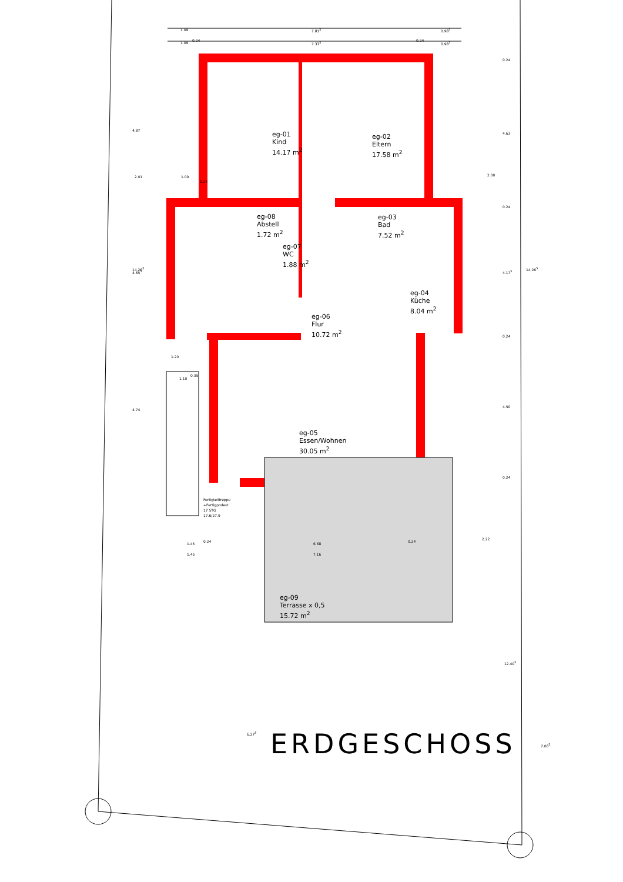eg-01
Kind
14.17 m<sup>2</sup>
eg-02
Eltern
17.58 m<sup>2</sup>
eg-08
Abstell
1.72 m<sup>2</sup>
eg-03
Bad
7.52 m<sup>2</sup>
eg-07
WC
1.88 m<sup>2</sup>
eg-04
Küche
8.04 m<sup>2</sup>
eg-06
Flur
10.72 m<sup>2</sup>
eg-05
Essen/Wohnen
30.05 m<sup>2</sup>
eg-09
Terrasse x 0,5
15.72 m<sup>2</sup>
Fertigteiltreppe
+Fertigpodest
17 STG
17.6/27.9
1.09 7.81<sup>5</sup> 0.98<sup>5</sup>
1.09
0.24
7.33<sup>5</sup>
0.24
0.98<sup>5</sup>
2.01 1.09
0.24
2.00
14.26<sup>5</sup>
4.87
4.65<sup>5</sup>
4.74
1.20
1.10
0.35
0.24
4.63
0.24
4.17<sup>5</sup>
0.24
4.50
0.24
14.26<sup>5</sup>
1.45
0.24
6.68
0.24
2.22
1.45 7.16
6.27<sup>5</sup>
12.40<sup>5</sup>
7.06<sup>5</sup>
ERDGESCHOSS